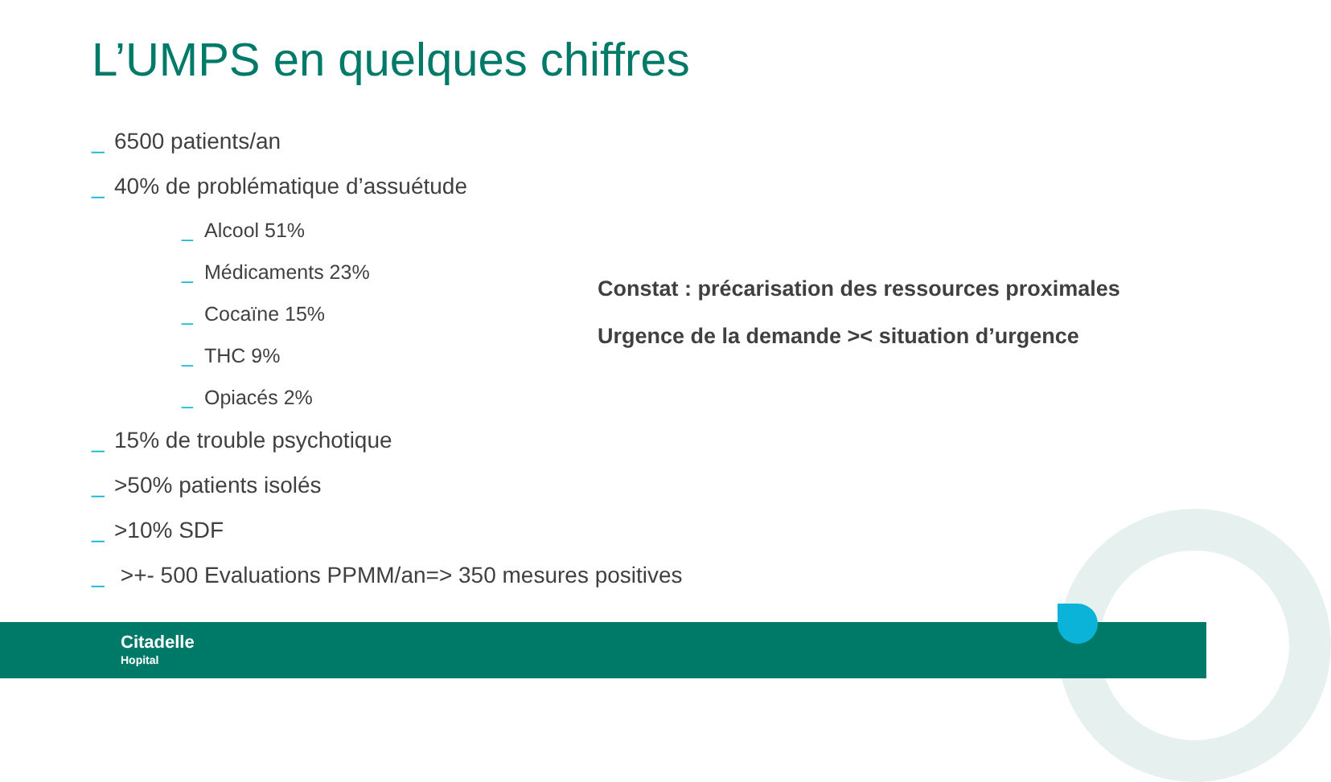L’UMPS en quelques chiffres
_ 6500 patients/an
_ 40% de problématique d’assuétude
_ Alcool 51%
_ Médicaments 23%
_ Cocaïne 15%
_ THC 9%
_ Opiacés 2%
_ 15% de trouble psychotique
_ >50% patients isolés
_ >10% SDF
_ >+- 500 Evaluations PPMM/an=> 350 mesures positives
Constat : précarisation des ressources proximales
Urgence de la demande >< situation d’urgence
Citadelle
Hopital